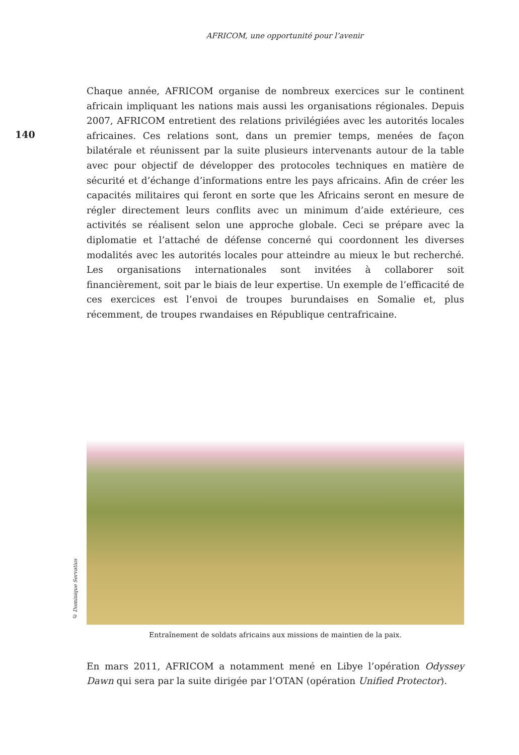AFRICOM, une opportunité pour l’avenir
140
Chaque année, AFRICOM organise de nombreux exercices sur le continent africain impliquant les nations mais aussi les organisations régionales. Depuis 2007, AFRICOM entretient des relations privilégiées avec les autorités locales africaines. Ces relations sont, dans un premier temps, menées de façon bilatérale et réunissent par la suite plusieurs intervenants autour de la table avec pour objectif de développer des protocoles techniques en matière de sécurité et d’échange d’informations entre les pays africains. Afin de créer les capacités militaires qui feront en sorte que les Africains seront en mesure de régler directement leurs conflits avec un minimum d’aide extérieure, ces activités se réalisent selon une approche globale. Ceci se prépare avec la diplomatie et l’attaché de défense concerné qui coordonnent les diverses modalités avec les autorités locales pour atteindre au mieux le but recherché. Les organisations internationales sont invitées à collaborer soit financièrement, soit par le biais de leur expertise. Un exemple de l’efficacité de ces exercices est l’envoi de troupes burundaises en Somalie et, plus récemment, de troupes rwandaises en République centrafricaine.
© Dominique Servatius
Entraînement de soldats africains aux missions de maintien de la paix.
En mars 2011, AFRICOM a notamment mené en Libye l’opération Odyssey Dawn qui sera par la suite dirigée par l’OTAN (opération Unified Protector).